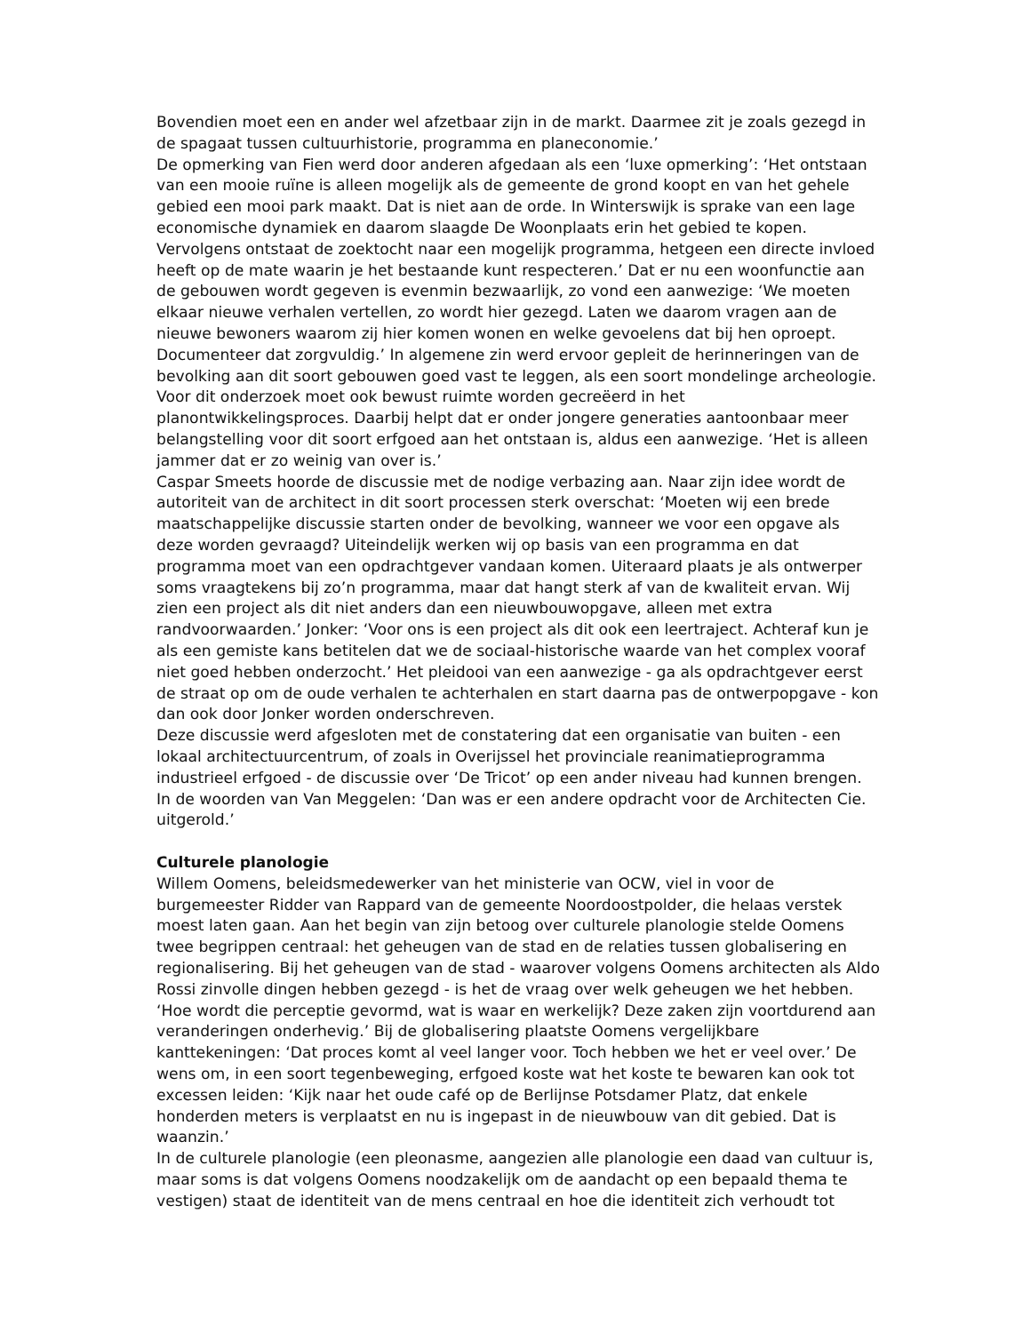Bovendien moet een en ander wel afzetbaar zijn in de markt. Daarmee zit je zoals gezegd in de spagaat tussen cultuurhistorie, programma en planeconomie.’
De opmerking van Fien werd door anderen afgedaan als een ‘luxe opmerking’: ‘Het ontstaan van een mooie ruïne is alleen mogelijk als de gemeente de grond koopt en van het gehele gebied een mooi park maakt. Dat is niet aan de orde. In Winterswijk is sprake van een lage economische dynamiek en daarom slaagde De Woonplaats erin het gebied te kopen. Vervolgens ontstaat de zoektocht naar een mogelijk programma, hetgeen een directe invloed heeft op de mate waarin je het bestaande kunt respecteren.’ Dat er nu een woonfunctie aan de gebouwen wordt gegeven is evenmin bezwaarlijk, zo vond een aanwezige: ‘We moeten elkaar nieuwe verhalen vertellen, zo wordt hier gezegd. Laten we daarom vragen aan de nieuwe bewoners waarom zij hier komen wonen en welke gevoelens dat bij hen oproept. Documenteer dat zorgvuldig.’ In algemene zin werd ervoor gepleit de herinneringen van de bevolking aan dit soort gebouwen goed vast te leggen, als een soort mondelinge archeologie. Voor dit onderzoek moet ook bewust ruimte worden gecreëerd in het planontwikkelingsproces. Daarbij helpt dat er onder jongere generaties aantoonbaar meer belangstelling voor dit soort erfgoed aan het ontstaan is, aldus een aanwezige. ‘Het is alleen jammer dat er zo weinig van over is.’
Caspar Smeets hoorde de discussie met de nodige verbazing aan. Naar zijn idee wordt de autoriteit van de architect in dit soort processen sterk overschat: ‘Moeten wij een brede maatschappelijke discussie starten onder de bevolking, wanneer we voor een opgave als deze worden gevraagd? Uiteindelijk werken wij op basis van een programma en dat programma moet van een opdrachtgever vandaan komen. Uiteraard plaats je als ontwerper soms vraagtekens bij zo’n programma, maar dat hangt sterk af van de kwaliteit ervan. Wij zien een project als dit niet anders dan een nieuwbouwopgave, alleen met extra randvoorwaarden.’ Jonker: ‘Voor ons is een project als dit ook een leertraject. Achteraf kun je als een gemiste kans betitelen dat we de sociaal-historische waarde van het complex vooraf niet goed hebben onderzocht.’ Het pleidooi van een aanwezige - ga als opdrachtgever eerst de straat op om de oude verhalen te achterhalen en start daarna pas de ontwerpopgave - kon dan ook door Jonker worden onderschreven.
Deze discussie werd afgesloten met de constatering dat een organisatie van buiten - een lokaal architectuurcentrum, of zoals in Overijssel het provinciale reanimatieprogramma industrieel erfgoed - de discussie over ‘De Tricot’ op een ander niveau had kunnen brengen. In de woorden van Van Meggelen: ‘Dan was er een andere opdracht voor de Architecten Cie. uitgerold.’
Culturele planologie
Willem Oomens, beleidsmedewerker van het ministerie van OCW, viel in voor de burgemeester Ridder van Rappard van de gemeente Noordoostpolder, die helaas verstek moest laten gaan. Aan het begin van zijn betoog over culturele planologie stelde Oomens twee begrippen centraal: het geheugen van de stad en de relaties tussen globalisering en regionalisering. Bij het geheugen van de stad - waarover volgens Oomens architecten als Aldo Rossi zinvolle dingen hebben gezegd - is het de vraag over welk geheugen we het hebben. ‘Hoe wordt die perceptie gevormd, wat is waar en werkelijk? Deze zaken zijn voortdurend aan veranderingen onderhevig.’ Bij de globalisering plaatste Oomens vergelijkbare kanttekeningen: ‘Dat proces komt al veel langer voor. Toch hebben we het er veel over.’ De wens om, in een soort tegenbeweging, erfgoed koste wat het koste te bewaren kan ook tot excessen leiden: ‘Kijk naar het oude café op de Berlijnse Potsdamer Platz, dat enkele honderden meters is verplaatst en nu is ingepast in de nieuwbouw van dit gebied. Dat is waanzin.’
In de culturele planologie (een pleonasme, aangezien alle planologie een daad van cultuur is, maar soms is dat volgens Oomens noodzakelijk om de aandacht op een bepaald thema te vestigen) staat de identiteit van de mens centraal en hoe die identiteit zich verhoudt tot